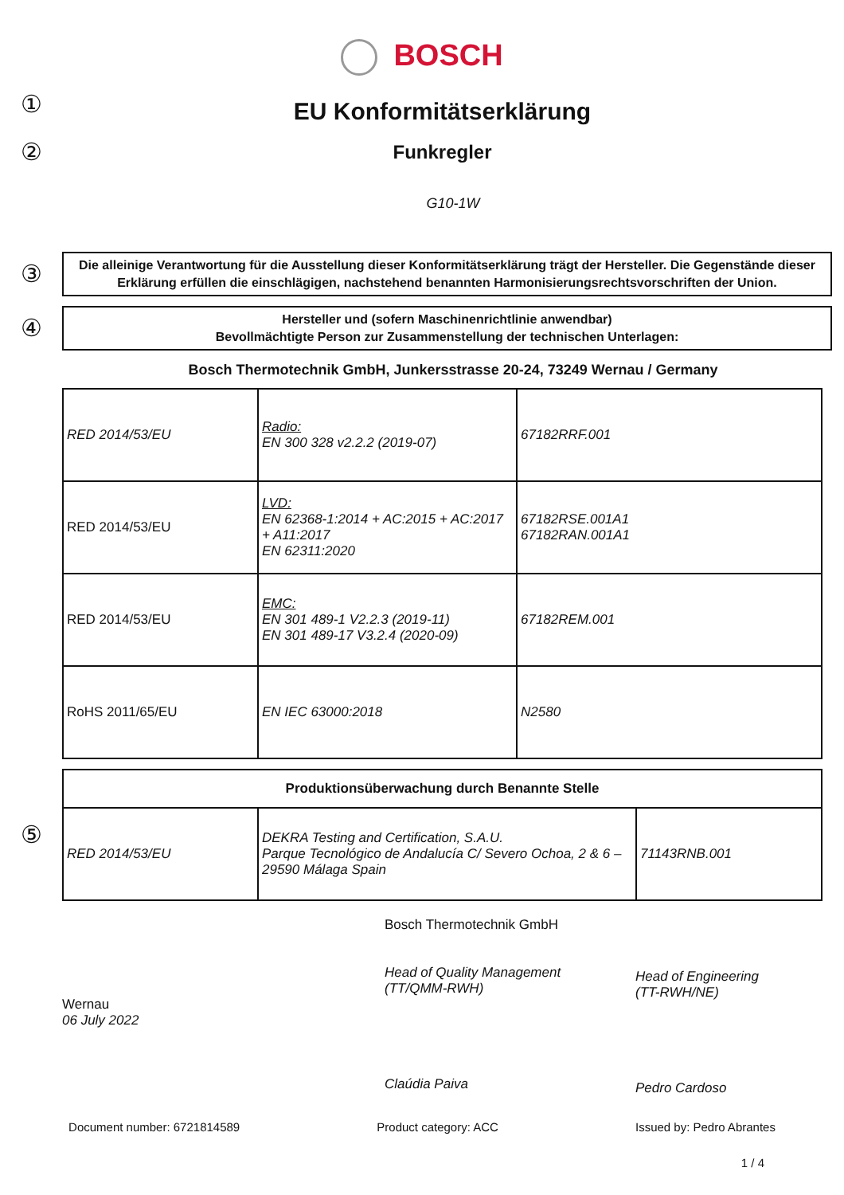BOSCH
①
EU Konformitätserklärung
②
Funkregler
G10-1W
③
Die alleinige Verantwortung für die Ausstellung dieser Konformitätserklärung trägt der Hersteller. Die Gegenstände dieser Erklärung erfüllen die einschlägigen, nachstehend benannten Harmonisierungsrechtsvorschriften der Union.
④
Hersteller und (sofern Maschinenrichtlinie anwendbar)
Bevollmächtigte Person zur Zusammenstellung der technischen Unterlagen:
Bosch Thermotechnik GmbH, Junkersstrasse 20-24, 73249 Wernau / Germany
| RED 2014/53/EU | Radio: EN 300 328 v2.2.2 (2019-07) | 67182RRF.001 |
| RED 2014/53/EU | LVD: EN 62368-1:2014 + AC:2015 + AC:2017 + A11:2017 EN 62311:2020 | 67182RSE.001A1 67182RAN.001A1 |
| RED 2014/53/EU | EMC: EN 301 489-1 V2.2.3 (2019-11) EN 301 489-17 V3.2.4 (2020-09) | 67182REM.001 |
| RoHS 2011/65/EU | EN IEC 63000:2018 | N2580 |
⑤
| Produktionsüberwachung durch Benannte Stelle | | |
| --- | --- | --- |
| RED 2014/53/EU | DEKRA Testing and Certification, S.A.U. Parque Tecnológico de Andalucía C/ Severo Ochoa, 2 & 6 – 29590 Málaga Spain | 71143RNB.001 |
Wernau
06 July 2022
Bosch Thermotechnik GmbH
Head of Quality Management
(TT/QMM-RWH)
Claúdia Paiva
Head of Engineering
(TT-RWH/NE)
Pedro Cardoso
Document number: 6721814589 Product category: ACC Issued by: Pedro Abrantes
1 / 4